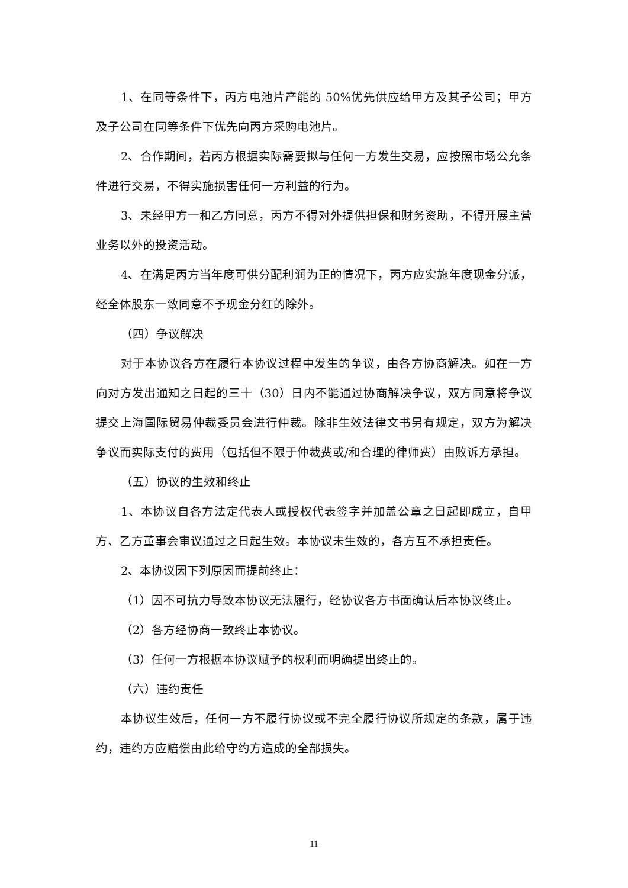1、在同等条件下，丙方电池片产能的 50%优先供应给甲方及其子公司；甲方及子公司在同等条件下优先向丙方采购电池片。
2、合作期间，若丙方根据实际需要拟与任何一方发生交易，应按照市场公允条件进行交易，不得实施损害任何一方利益的行为。
3、未经甲方一和乙方同意，丙方不得对外提供担保和财务资助，不得开展主营业务以外的投资活动。
4、在满足丙方当年度可供分配利润为正的情况下，丙方应实施年度现金分派，经全体股东一致同意不予现金分红的除外。
（四）争议解决
对于本协议各方在履行本协议过程中发生的争议，由各方协商解决。如在一方向对方发出通知之日起的三十（30）日内不能通过协商解决争议，双方同意将争议提交上海国际贸易仲裁委员会进行仲裁。除非生效法律文书另有规定，双方为解决争议而实际支付的费用（包括但不限于仲裁费或/和合理的律师费）由败诉方承担。
（五）协议的生效和终止
1、本协议自各方法定代表人或授权代表签字并加盖公章之日起即成立，自甲方、乙方董事会审议通过之日起生效。本协议未生效的，各方互不承担责任。
2、本协议因下列原因而提前终止：
（1）因不可抗力导致本协议无法履行，经协议各方书面确认后本协议终止。
（2）各方经协商一致终止本协议。
（3）任何一方根据本协议赋予的权利而明确提出终止的。
（六）违约责任
本协议生效后，任何一方不履行协议或不完全履行协议所规定的条款，属于违约，违约方应赔偿由此给守约方造成的全部损失。
11